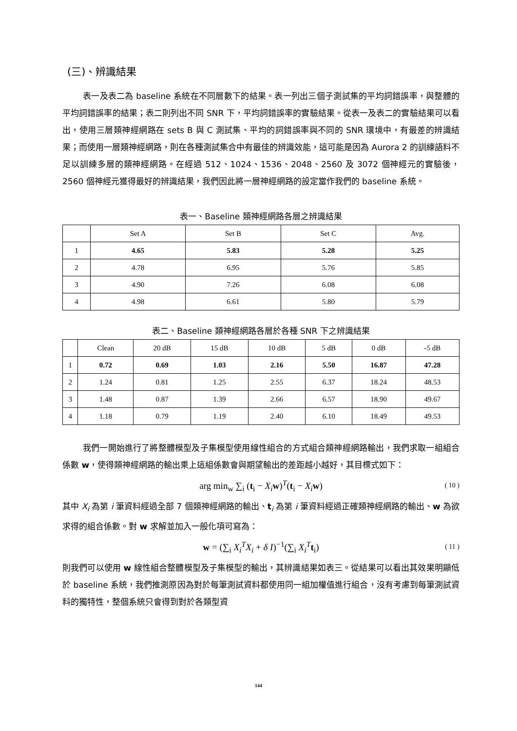(三)、辨識結果
表一及表二為 baseline 系統在不同層數下的結果。表一列出三個子測試集的平均詞錯誤率，與整體的平均詞錯誤率的結果；表二則列出不同 SNR 下，平均詞錯誤率的實驗結果。從表一及表二的實驗結果可以看出，使用三層類神經網路在 sets B 與 C 測試集、平均的詞錯誤率與不同的 SNR 環境中，有最差的辨識結果；而使用一層類神經網路，則在各種測試集合中有最佳的辨識效能，這可能是因為 Aurora 2 的訓練語料不足以訓練多層的類神經網路。在經過 512、1024、1536、2048、2560 及 3072 個神經元的實驗後，2560 個神經元獲得最好的辨識結果，我們因此將一層神經網路的設定當作我們的 baseline 系統。
表一、Baseline 類神經網路各層之辨識結果
| | Set A | Set B | Set C | Avg. |
| --- | --- | --- | --- | --- |
| 1 | 4.65 | 5.83 | 5.28 | 5.25 |
| 2 | 4.78 | 6.95 | 5.76 | 5.85 |
| 3 | 4.90 | 7.26 | 6.08 | 6.08 |
| 4 | 4.98 | 6.61 | 5.80 | 5.79 |
表二、Baseline 類神經網路各層於各種 SNR 下之辨識結果
| | Clean | 20 dB | 15 dB | 10 dB | 5 dB | 0 dB | -5 dB |
| --- | --- | --- | --- | --- | --- | --- | --- |
| 1 | 0.72 | 0.69 | 1.03 | 2.16 | 5.50 | 16.87 | 47.28 |
| 2 | 1.24 | 0.81 | 1.25 | 2.55 | 6.37 | 18.24 | 48.53 |
| 3 | 1.48 | 0.87 | 1.39 | 2.66 | 6.57 | 18.90 | 49.67 |
| 4 | 1.18 | 0.79 | 1.19 | 2.40 | 6.10 | 18.49 | 49.53 |
我們一開始進行了將整體模型及子集模型使用線性組合的方式組合類神經網路輸出，我們求取一組組合係數 w，使得類神經網路的輸出乘上這組係數會與期望輸出的差距越小越好，其目標式如下：
arg min<sub>w</sub> ∑<sub>i</sub> (t<sub>i</sub> − X<sub>i</sub> w)<sup>T</sup>(t<sub>i</sub> − X<sub>i</sub> w) ( 10 )
其中 X<sub>i</sub> 為第 i 筆資料經過全部 7 個類神經網路的輸出、t<sub>i</sub> 為第 i 筆資料經過正確類神經網路的輸出、w 為欲求得的組合係數。對 w 求解並加入一般化項可寫為：
w = (∑<sub>i</sub> X<sub>i</sub><sup>T</sup>X<sub>i</sub> + δ I)<sup>−1</sup>(∑<sub>i</sub> X<sub>i</sub><sup>T</sup> t<sub>i</sub>) ( 11 )
則我們可以使用 w 線性組合整體模型及子集模型的輸出，其辨識結果如表三。從結果可以看出其效果明顯低於 baseline 系統，我們推測原因為對於每筆測試資料都使用同一組加權值進行組合，沒有考慮到每筆測試資料的獨特性，整個系統只會得到對於各類型資
144